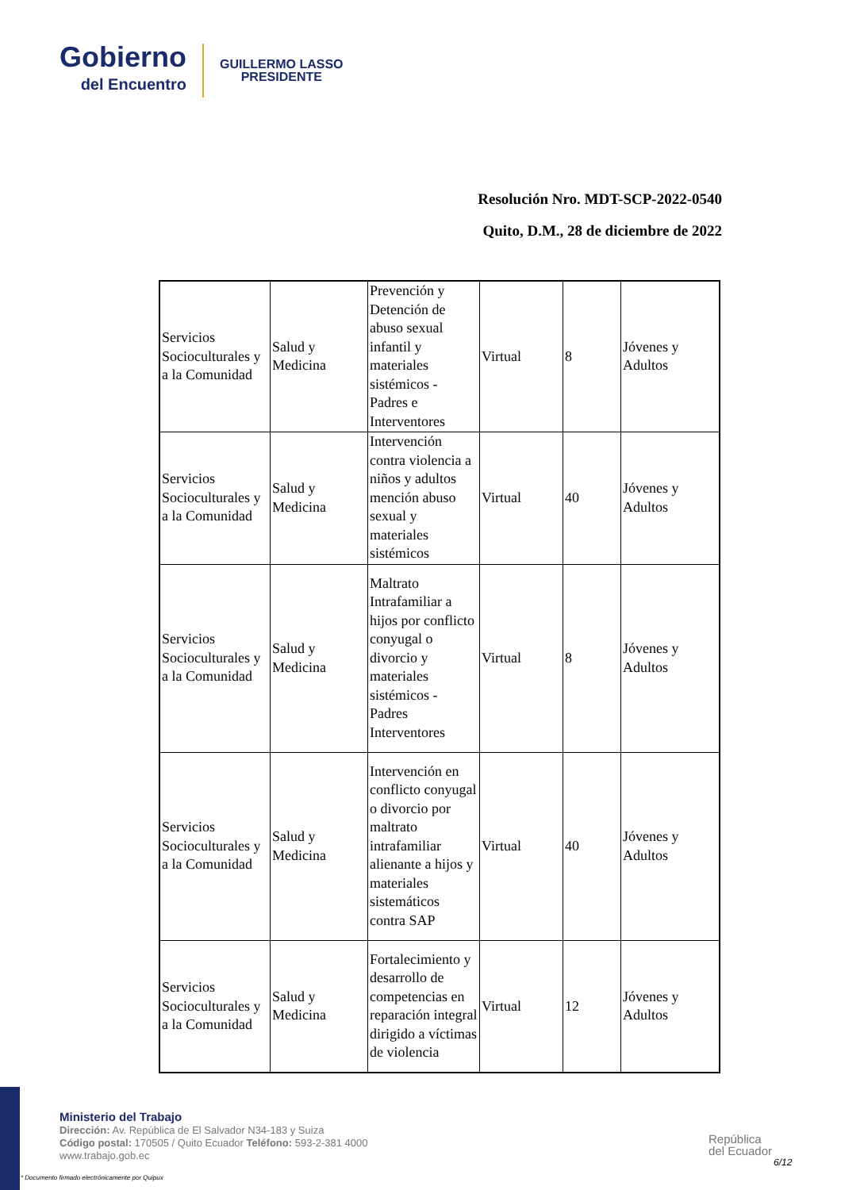Gobierno
del Encuentro
GUILLERMO LASSO
PRESIDENTE
Resolución Nro. MDT-SCP-2022-0540
Quito, D.M., 28 de diciembre de 2022
| Servicios Socioculturales y a la Comunidad | Salud y Medicina | Prevención y Detención de abuso sexual infantil y materiales sistémicos - Padres e Interventores | Virtual | 8 | Jóvenes y Adultos |
| Servicios Socioculturales y a la Comunidad | Salud y Medicina | Intervención contra violencia a niños y adultos mención abuso sexual y materiales sistémicos | Virtual | 40 | Jóvenes y Adultos |
| Servicios Socioculturales y a la Comunidad | Salud y Medicina | Maltrato Intrafamiliar a hijos por conflicto conyugal o divorcio y materiales sistémicos - Padres Interventores | Virtual | 8 | Jóvenes y Adultos |
| Servicios Socioculturales y a la Comunidad | Salud y Medicina | Intervención en conflicto conyugal o divorcio por maltrato intrafamiliar alienante a hijos y materiales sistemáticos contra SAP | Virtual | 40 | Jóvenes y Adultos |
| Servicios Socioculturales y a la Comunidad | Salud y Medicina | Fortalecimiento y desarrollo de competencias en reparación integral dirigido a víctimas de violencia | Virtual | 12 | Jóvenes y Adultos |
Ministerio del Trabajo
Dirección: Av. República de El Salvador N34-183 y Suiza
Código postal: 170505 / Quito Ecuador Teléfono: 593-2-381 4000
www.trabajo.gob.ec
* Documento firmado electrónicamente por Quipux
República
del Ecuador
6/12